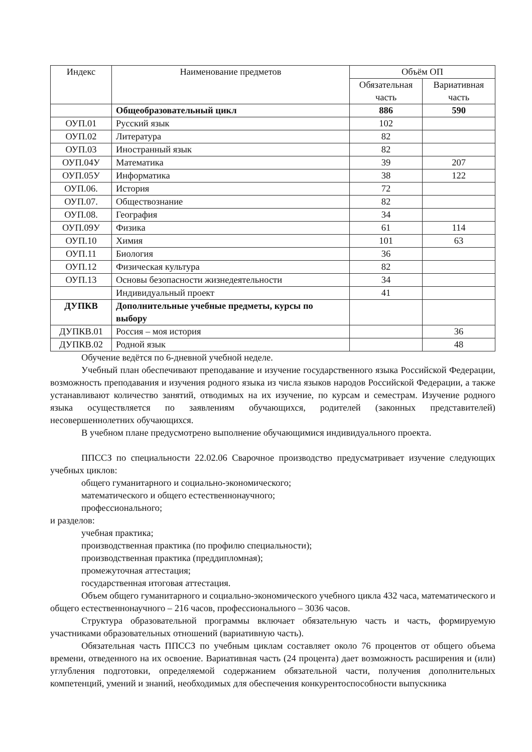| Индекс | Наименование предметов | Объём ОП | |
| --- | --- | --- | --- |
| | | Обязательная часть | Вариативная часть |
| | Общеобразовательный цикл | 886 | 590 |
| ОУП.01 | Русский язык | 102 | |
| ОУП.02 | Литература | 82 | |
| ОУП.03 | Иностранный язык | 82 | |
| ОУП.04У | Математика | 39 | 207 |
| ОУП.05У | Информатика | 38 | 122 |
| ОУП.06. | История | 72 | |
| ОУП.07. | Обществознание | 82 | |
| ОУП.08. | География | 34 | |
| ОУП.09У | Физика | 61 | 114 |
| ОУП.10 | Химия | 101 | 63 |
| ОУП.11 | Биология | 36 | |
| ОУП.12 | Физическая культура | 82 | |
| ОУП.13 | Основы безопасности жизнедеятельности | 34 | |
| | Индивидуальный проект | 41 | |
| ДУПКВ | Дополнительные учебные предметы, курсы по выбору | | |
| ДУПКВ.01 | Россия – моя история | | 36 |
| ДУПКВ.02 | Родной язык | | 48 |
Обучение ведётся по 6-дневной учебной неделе.
Учебный план обеспечивают преподавание и изучение государственного языка Российской Федерации, возможность преподавания и изучения родного языка из числа языков народов Российской Федерации, а также устанавливают количество занятий, отводимых на их изучение, по курсам и семестрам. Изучение родного языка осуществляется по заявлениям обучающихся, родителей (законных представителей) несовершеннолетних обучающихся.
В учебном плане предусмотрено выполнение обучающимися индивидуального проекта.
ППССЗ по специальности 22.02.06 Сварочное производство предусматривает изучение следующих учебных циклов:
общего гуманитарного и социально-экономического;
математического и общего естественнонаучного;
профессионального;
и разделов:
учебная практика;
производственная практика (по профилю специальности);
производственная практика (преддипломная);
промежуточная аттестация;
государственная итоговая аттестация.
Объем общего гуманитарного и социально-экономического учебного цикла 432 часа, математического и общего естественнонаучного – 216 часов, профессионального – 3036 часов.
Структура образовательной программы включает обязательную часть и часть, формируемую участниками образовательных отношений (вариативную часть).
Обязательная часть ППССЗ по учебным циклам составляет около 76 процентов от общего объема времени, отведенного на их освоение. Вариативная часть (24 процента) дает возможность расширения и (или) углубления подготовки, определяемой содержанием обязательной части, получения дополнительных компетенций, умений и знаний, необходимых для обеспечения конкурентоспособности выпускника